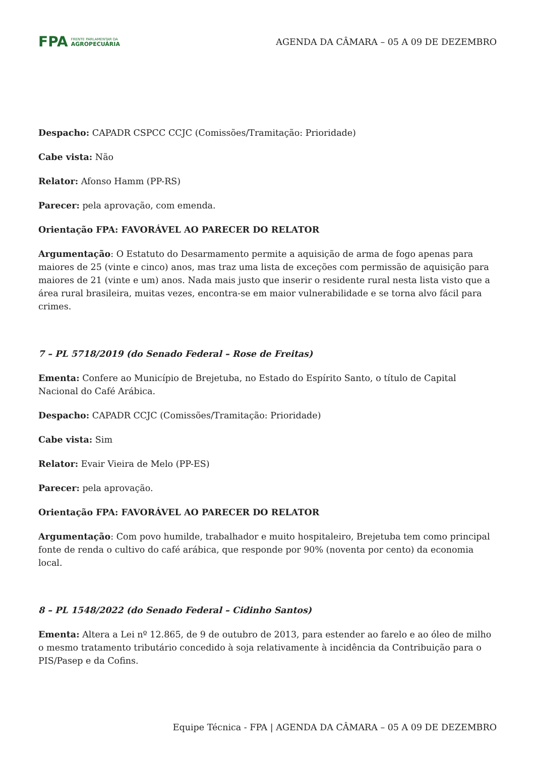FPA FRENTE PARLAMENTAR DA
AGROPECUÁRIA
AGENDA DA CÂMARA – 05 A 09 DE DEZEMBRO
Despacho: CAPADR CSPCC CCJC (Comissões/Tramitação: Prioridade)
Cabe vista: Não
Relator: Afonso Hamm (PP-RS)
Parecer: pela aprovação, com emenda.
Orientação FPA: FAVORÁVEL AO PARECER DO RELATOR
Argumentação: O Estatuto do Desarmamento permite a aquisição de arma de fogo apenas para maiores de 25 (vinte e cinco) anos, mas traz uma lista de exceções com permissão de aquisição para maiores de 21 (vinte e um) anos. Nada mais justo que inserir o residente rural nesta lista visto que a área rural brasileira, muitas vezes, encontra-se em maior vulnerabilidade e se torna alvo fácil para crimes.
7 – PL 5718/2019 (do Senado Federal – Rose de Freitas)
Ementa: Confere ao Município de Brejetuba, no Estado do Espírito Santo, o título de Capital Nacional do Café Arábica.
Despacho: CAPADR CCJC (Comissões/Tramitação: Prioridade)
Cabe vista: Sim
Relator: Evair Vieira de Melo (PP-ES)
Parecer: pela aprovação.
Orientação FPA: FAVORÁVEL AO PARECER DO RELATOR
Argumentação: Com povo humilde, trabalhador e muito hospitaleiro, Brejetuba tem como principal fonte de renda o cultivo do café arábica, que responde por 90% (noventa por cento) da economia local.
8 – PL 1548/2022 (do Senado Federal – Cidinho Santos)
Ementa: Altera a Lei nº 12.865, de 9 de outubro de 2013, para estender ao farelo e ao óleo de milho o mesmo tratamento tributário concedido à soja relativamente à incidência da Contribuição para o PIS/Pasep e da Cofins.
Equipe Técnica - FPA | AGENDA DA CÂMARA – 05 A 09 DE DEZEMBRO